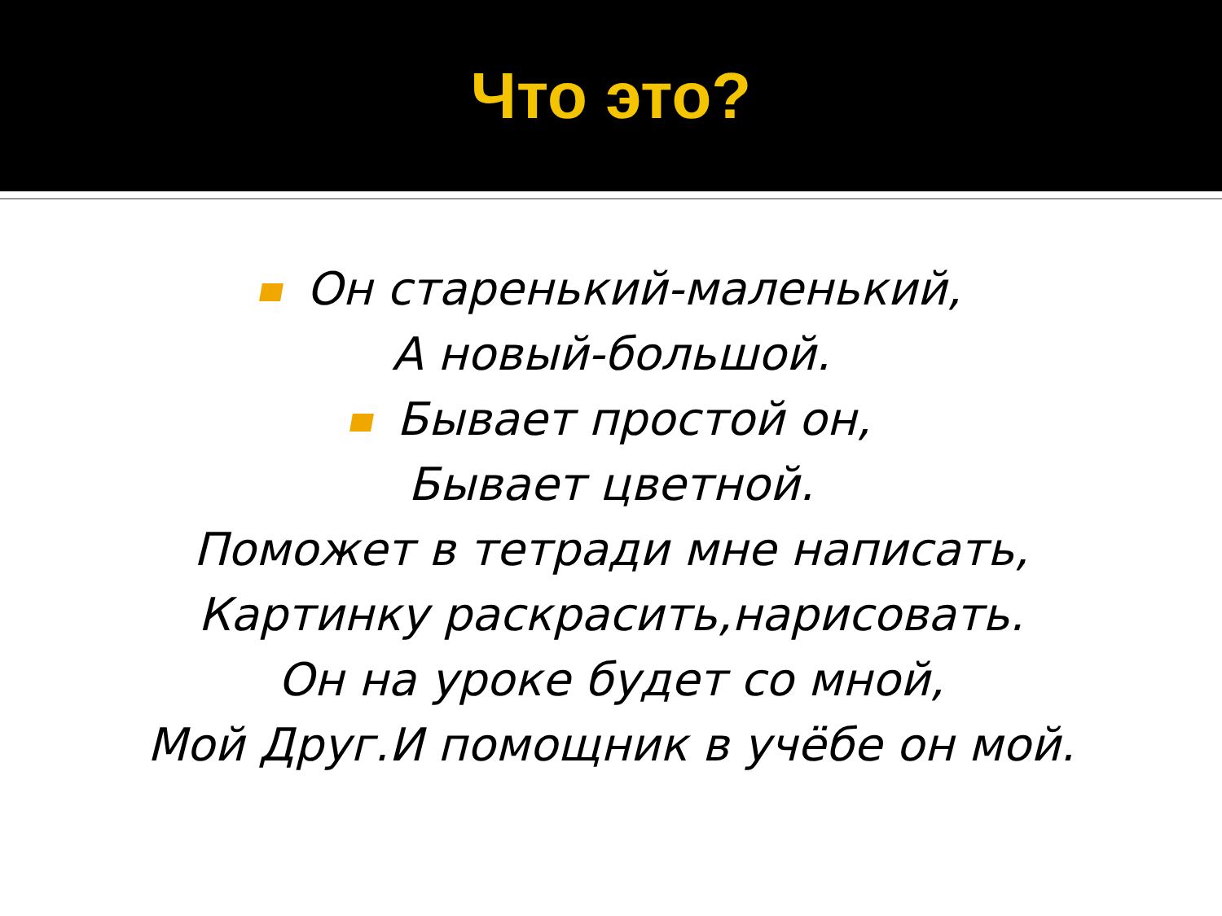Что это?
Он старенький-маленький,
А новый-большой.
Бывает простой он,
Бывает цветной.
Поможет в тетради мне написать,
Картинку раскрасить,нарисовать.
Он на уроке будет со мной,
Мой Друг.И помощник в учёбе он мой.